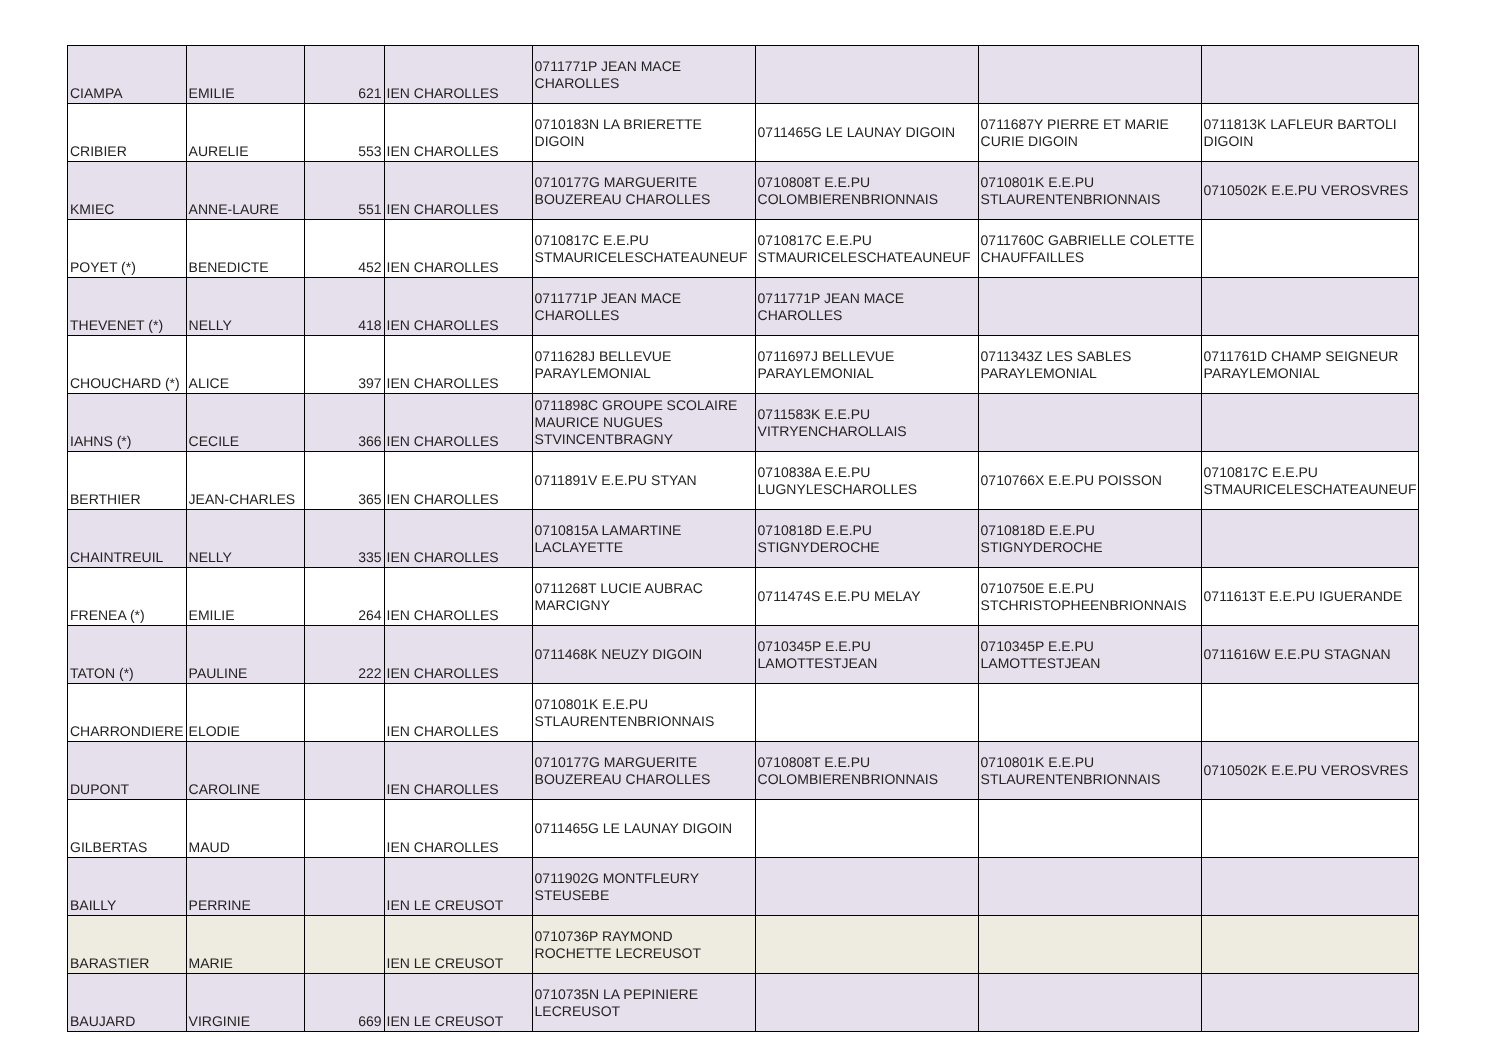| CIAMPA | EMILIE | 621 | IEN CHAROLLES | 0711771P JEAN MACE CHAROLLES | | | |
| CRIBIER | AURELIE | 553 | IEN CHAROLLES | 0710183N LA BRIERETTE DIGOIN | 0711465G LE LAUNAY DIGOIN | 0711687Y PIERRE ET MARIE CURIE DIGOIN | 0711813K LAFLEUR BARTOLI DIGOIN |
| KMIEC | ANNE-LAURE | 551 | IEN CHAROLLES | 0710177G MARGUERITE BOUZEREAU CHAROLLES | 0710808T E.E.PU COLOMBIERENBRIONNAIS | 0710801K E.E.PU STLAURENTENBRIONNAIS | 0710502K E.E.PU VEROSVRES |
| POYET (*) | BENEDICTE | 452 | IEN CHAROLLES | 0710817C E.E.PU STMAURICELESCHATEAUNEUF | 0710817C E.E.PU STMAURICELESCHATEAUNEUF | 0711760C GABRIELLE COLETTE CHAUFFAILLES | |
| THEVENET (*) | NELLY | 418 | IEN CHAROLLES | 0711771P JEAN MACE CHAROLLES | 0711771P JEAN MACE CHAROLLES | | |
| CHOUCHARD (*) | ALICE | 397 | IEN CHAROLLES | 0711628J BELLEVUE PARAYLEMONIAL | 0711697J BELLEVUE PARAYLEMONIAL | 0711343Z LES SABLES PARAYLEMONIAL | 0711761D CHAMP SEIGNEUR PARAYLEMONIAL |
| IAHNS (*) | CECILE | 366 | IEN CHAROLLES | 0711898C GROUPE SCOLAIRE MAURICE NUGUES STVINCENTBRAGNY | 0711583K E.E.PU VITRYENCHAROLLAIS | | |
| BERTHIER | JEAN-CHARLES | 365 | IEN CHAROLLES | 0711891V E.E.PU STYAN | 0710838A E.E.PU LUGNYLESCHAROLLES | 0710766X E.E.PU POISSON | 0710817C E.E.PU STMAURICELESCHATEAUNEUF |
| CHAINTREUIL | NELLY | 335 | IEN CHAROLLES | 0710815A LAMARTINE LACLAYETTE | 0710818D E.E.PU STIGNYDEROCHE | 0710818D E.E.PU STIGNYDEROCHE | |
| FRENEA (*) | EMILIE | 264 | IEN CHAROLLES | 0711268T LUCIE AUBRAC MARCIGNY | 0711474S E.E.PU MELAY | 0710750E E.E.PU STCHRISTOPHEENBRIONNAIS | 0711613T E.E.PU IGUERANDE |
| TATON (*) | PAULINE | 222 | IEN CHAROLLES | 0711468K NEUZY DIGOIN | 0710345P E.E.PU LAMOTTESTJEAN | 0710345P E.E.PU LAMOTTESTJEAN | 0711616W E.E.PU STAGNAN |
| CHARRONDIERE | ELODIE | | IEN CHAROLLES | 0710801K E.E.PU STLAURENTENBRIONNAIS | | | |
| DUPONT | CAROLINE | | IEN CHAROLLES | 0710177G MARGUERITE BOUZEREAU CHAROLLES | 0710808T E.E.PU COLOMBIERENBRIONNAIS | 0710801K E.E.PU STLAURENTENBRIONNAIS | 0710502K E.E.PU VEROSVRES |
| GILBERTAS | MAUD | | IEN CHAROLLES | 0711465G LE LAUNAY DIGOIN | | | |
| BAILLY | PERRINE | | IEN LE CREUSOT | 0711902G MONTFLEURY STEUSEBE | | | |
| BARASTIER | MARIE | | IEN LE CREUSOT | 0710736P RAYMOND ROCHETTE LECREUSOT | | | |
| BAUJARD | VIRGINIE | 669 | IEN LE CREUSOT | 0710735N LA PEPINIERE LECREUSOT | | | |